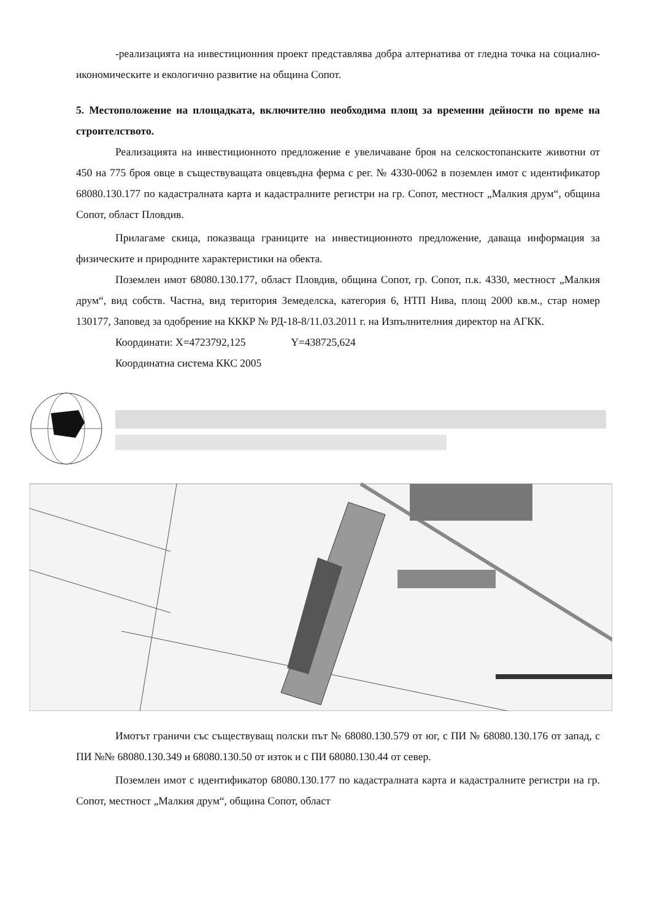-реализацията на инвестиционния проект представлява добра алтернатива от гледна точка на социално-икономическите и екологично развитие на община Сопот.
5. Местоположение на площадката, включително необходима площ за временни дейности по време на строителството.
Реализацията на инвестиционното предложение е увеличаване броя на селскостопанските животни от 450 на 775 броя овце в съществуващата овцевъдна ферма с рег. № 4330-0062 в поземлен имот с идентификатор 68080.130.177 по кадастралната карта и кадастралните регистри на гр. Сопот, местност „Малкия друм“, община Сопот, област Пловдив.
Прилагаме скица, показваща границите на инвестиционното предложение, даваща информация за физическите и природните характеристики на обекта.
Поземлен имот 68080.130.177, област Пловдив, община Сопот, гр. Сопот, п.к. 4330, местност „Малкия друм“, вид собств. Частна, вид територия Земеделска, категория 6, НТП Нива, площ 2000 кв.м., стар номер 130177, Заповед за одобрение на КККР № РД-18-8/11.03.2011 г. на Изпълнителния директор на АГКК.
Координати: X=4723792,125 Y=438725,624
Координатна система ККС 2005
Имотът граничи със съществуващ полски път № 68080.130.579 от юг, с ПИ № 68080.130.176 от запад, с ПИ №№ 68080.130.349 и 68080.130.50 от изток и с ПИ 68080.130.44 от север.
Поземлен имот с идентификатор 68080.130.177 по кадастралната карта и кадастралните регистри на гр. Сопот, местност „Малкия друм“, община Сопот, област